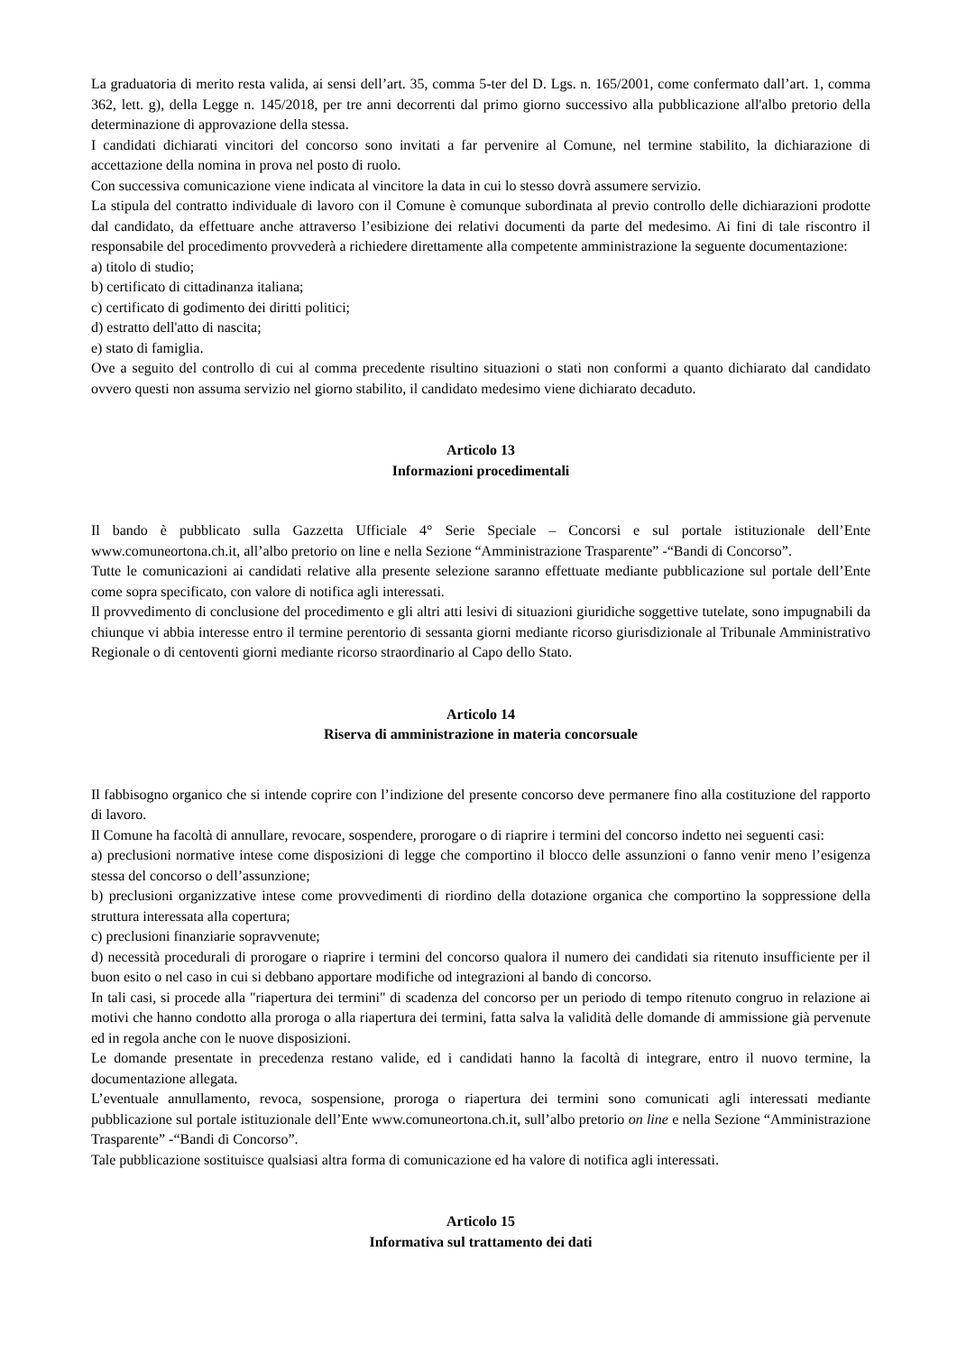La graduatoria di merito resta valida, ai sensi dell’art. 35, comma 5-ter del D. Lgs. n. 165/2001, come confermato dall’art. 1, comma 362, lett. g), della Legge n. 145/2018, per tre anni decorrenti dal primo giorno successivo alla pubblicazione all'albo pretorio della determinazione di approvazione della stessa.
I candidati dichiarati vincitori del concorso sono invitati a far pervenire al Comune, nel termine stabilito, la dichiarazione di accettazione della nomina in prova nel posto di ruolo.
Con successiva comunicazione viene indicata al vincitore la data in cui lo stesso dovrà assumere servizio.
La stipula del contratto individuale di lavoro con il Comune è comunque subordinata al previo controllo delle dichiarazioni prodotte dal candidato, da effettuare anche attraverso l’esibizione dei relativi documenti da parte del medesimo. Ai fini di tale riscontro il responsabile del procedimento provvederà a richiedere direttamente alla competente amministrazione la seguente documentazione:
a) titolo di studio;
b) certificato di cittadinanza italiana;
c) certificato di godimento dei diritti politici;
d) estratto dell'atto di nascita;
e) stato di famiglia.
Ove a seguito del controllo di cui al comma precedente risultino situazioni o stati non conformi a quanto dichiarato dal candidato ovvero questi non assuma servizio nel giorno stabilito, il candidato medesimo viene dichiarato decaduto.
Articolo 13
Informazioni procedimentali
Il bando è pubblicato sulla Gazzetta Ufficiale 4° Serie Speciale – Concorsi e sul portale istituzionale dell’Ente www.comuneortona.ch.it, all’albo pretorio on line e nella Sezione “Amministrazione Trasparente” -“Bandi di Concorso”.
Tutte le comunicazioni ai candidati relative alla presente selezione saranno effettuate mediante pubblicazione sul portale dell’Ente come sopra specificato, con valore di notifica agli interessati.
Il provvedimento di conclusione del procedimento e gli altri atti lesivi di situazioni giuridiche soggettive tutelate, sono impugnabili da chiunque vi abbia interesse entro il termine perentorio di sessanta giorni mediante ricorso giurisdizionale al Tribunale Amministrativo Regionale o di centoventi giorni mediante ricorso straordinario al Capo dello Stato.
Articolo 14
Riserva di amministrazione in materia concorsuale
Il fabbisogno organico che si intende coprire con l’indizione del presente concorso deve permanere fino alla costituzione del rapporto di lavoro.
Il Comune ha facoltà di annullare, revocare, sospendere, prorogare o di riaprire i termini del concorso indetto nei seguenti casi:
a) preclusioni normative intese come disposizioni di legge che comportino il blocco delle assunzioni o fanno venir meno l’esigenza stessa del concorso o dell’assunzione;
b) preclusioni organizzative intese come provvedimenti di riordino della dotazione organica che comportino la soppressione della struttura interessata alla copertura;
c) preclusioni finanziarie sopravvenute;
d) necessità procedurali di prorogare o riaprire i termini del concorso qualora il numero dei candidati sia ritenuto insufficiente per il buon esito o nel caso in cui si debbano apportare modifiche od integrazioni al bando di concorso.
In tali casi, si procede alla "riapertura dei termini" di scadenza del concorso per un periodo di tempo ritenuto congruo in relazione ai motivi che hanno condotto alla proroga o alla riapertura dei termini, fatta salva la validità delle domande di ammissione già pervenute ed in regola anche con le nuove disposizioni.
Le domande presentate in precedenza restano valide, ed i candidati hanno la facoltà di integrare, entro il nuovo termine, la documentazione allegata.
L’eventuale annullamento, revoca, sospensione, proroga o riapertura dei termini sono comunicati agli interessati mediante pubblicazione sul portale istituzionale dell’Ente www.comuneortona.ch.it, sull’albo pretorio on line e nella Sezione “Amministrazione Trasparente” -“Bandi di Concorso”.
Tale pubblicazione sostituisce qualsiasi altra forma di comunicazione ed ha valore di notifica agli interessati.
Articolo 15
Informativa sul trattamento dei dati